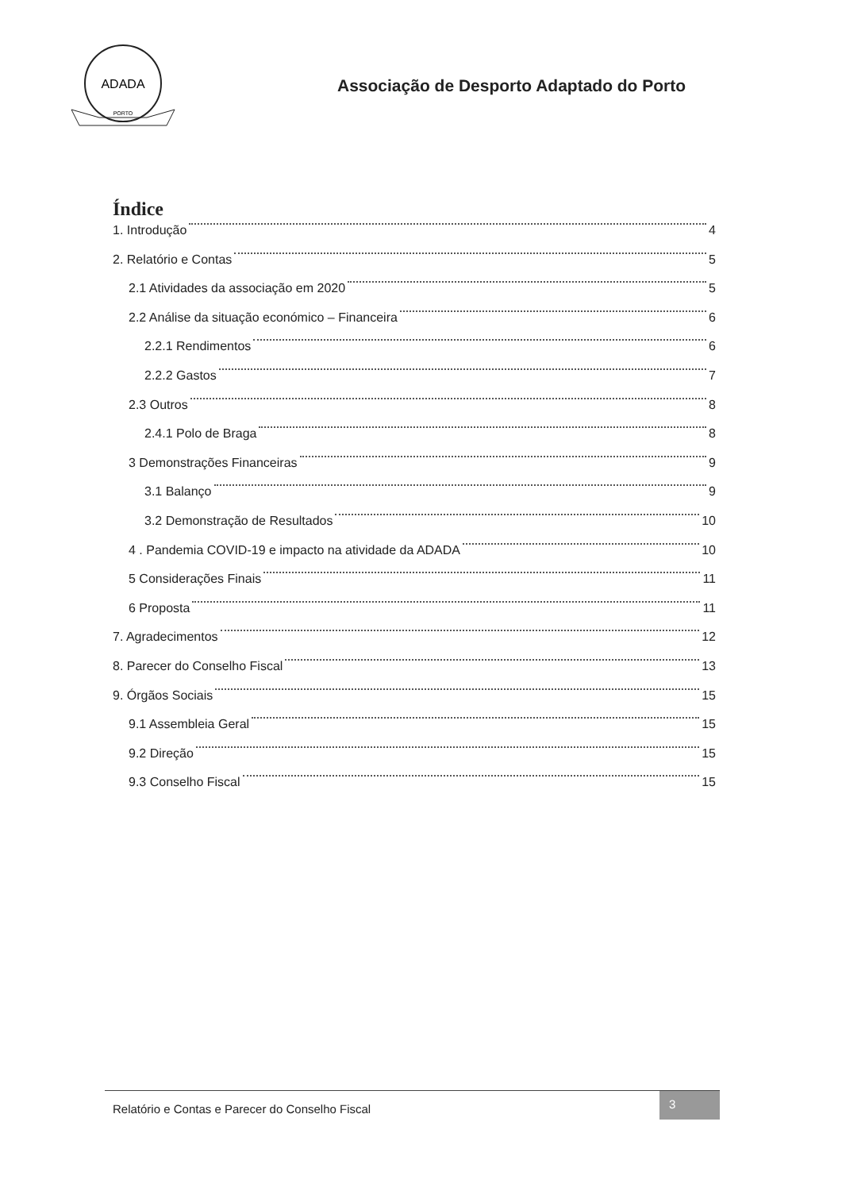ADADA
PORTO
Associação de Desporto Adaptado do Porto
Índice
1. Introdução 4
2. Relatório e Contas 5
2.1 Atividades da associação em 2020 5
2.2 Análise da situação económico – Financeira 6
2.2.1 Rendimentos 6
2.2.2 Gastos 7
2.3 Outros 8
2.4.1 Polo de Braga 8
3 Demonstrações Financeiras 9
3.1 Balanço 9
3.2 Demonstração de Resultados 10
4 . Pandemia COVID-19 e impacto na atividade da ADADA 10
5 Considerações Finais 11
6 Proposta 11
7. Agradecimentos 12
8. Parecer do Conselho Fiscal 13
9. Órgãos Sociais 15
9.1 Assembleia Geral 15
9.2 Direção 15
9.3 Conselho Fiscal 15
Relatório e Contas e Parecer do Conselho Fiscal 3